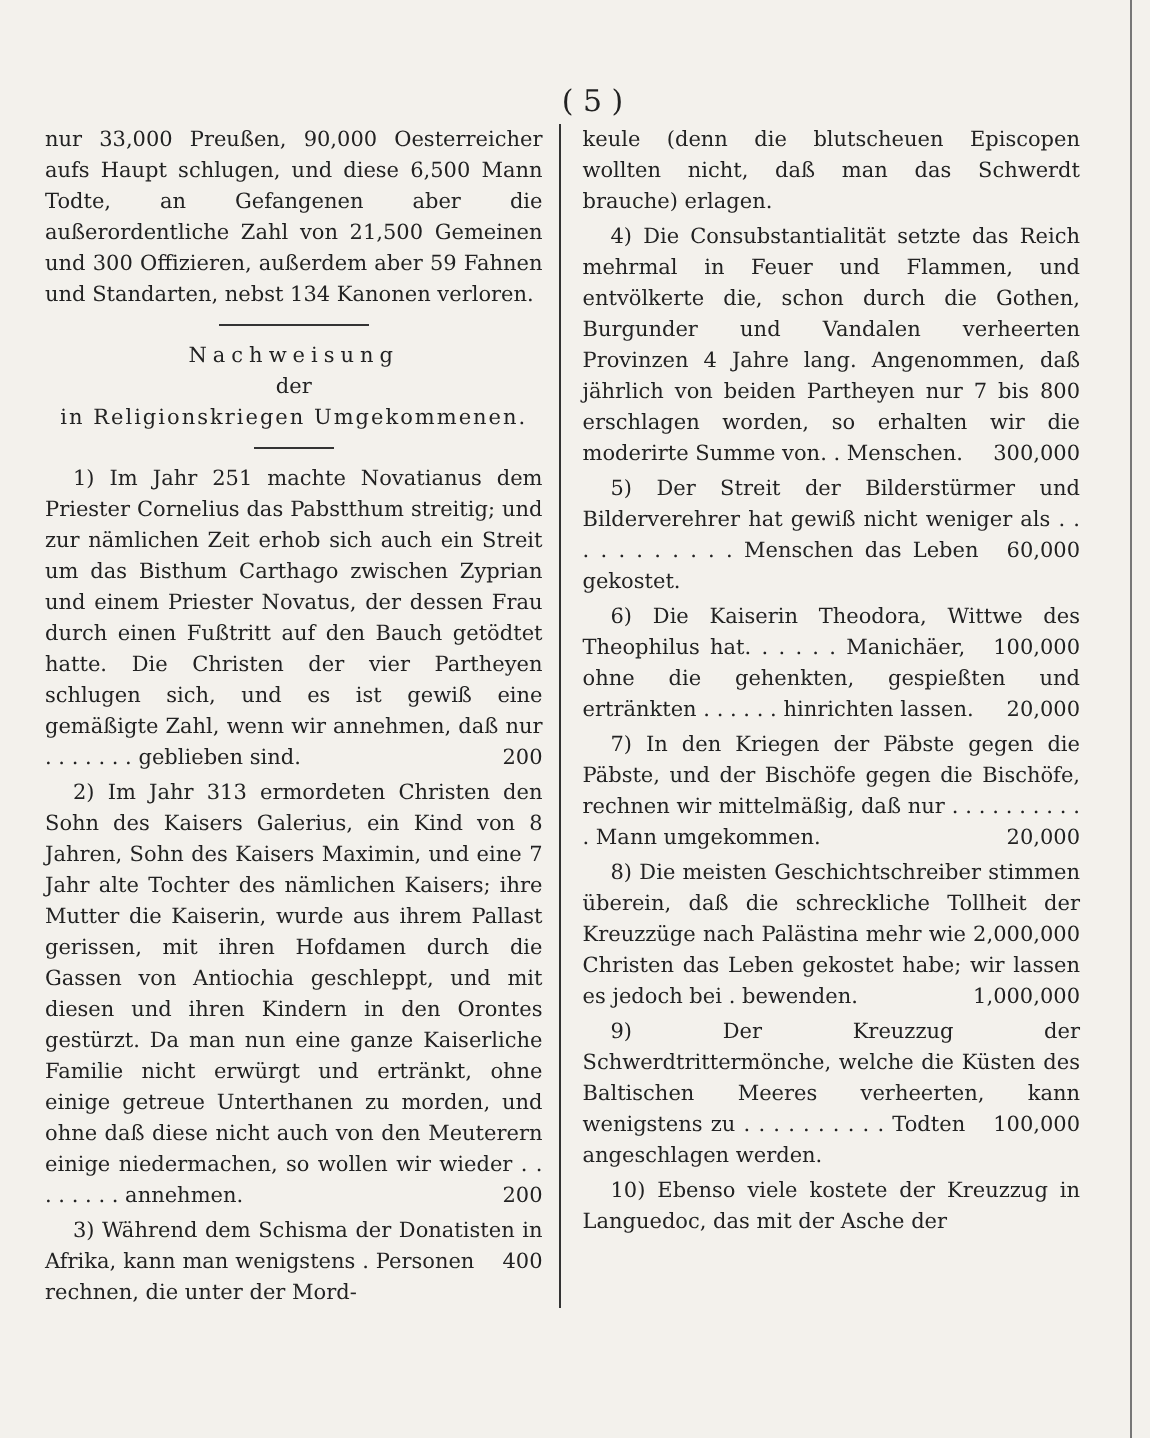( 5 )
nur 33,000 Preußen, 90,000 Oesterreicher aufs Haupt schlugen, und diese 6,500 Mann Todte, an Gefangenen aber die außerordentliche Zahl von 21,500 Gemeinen und 300 Offizieren, außerdem aber 59 Fahnen und Standarten, nebst 134 Kanonen verloren.
Nachweisung
der
in Religionskriegen Umgekommenen.
1) Im Jahr 251 machte Novatianus dem Priester Cornelius das Pabstthum streitig; und zur nämlichen Zeit erhob sich auch ein Streit um das Bisthum Carthago zwischen Zyprian und einem Priester Novatus, der dessen Frau durch einen Fußtritt auf den Bauch getödtet hatte. Die Christen der vier Partheyen schlugen sich, und es ist gewiß eine gemäßigte Zahl, wenn wir annehmen, daß nur . . . . . . . 200 geblieben sind.
2) Im Jahr 313 ermordeten Christen den Sohn des Kaisers Galerius, ein Kind von 8 Jahren, Sohn des Kaisers Maximin, und eine 7 Jahr alte Tochter des nämlichen Kaisers; ihre Mutter die Kaiserin, wurde aus ihrem Pallast gerissen, mit ihren Hofdamen durch die Gassen von Antiochia geschleppt, und mit diesen und ihren Kindern in den Orontes gestürzt. Da man nun eine ganze Kaiserliche Familie nicht erwürgt und ertränkt, ohne einige getreue Unterthanen zu morden, und ohne daß diese nicht auch von den Meuterern einige niedermachen, so wollen wir wieder . . . . . . . . 200 annehmen.
3) Während dem Schisma der Donatisten in Afrika, kann man wenigstens . 400 Personen rechnen, die unter der Mord-
keule (denn die blutscheuen Episcopen wollten nicht, daß man das Schwerdt brauche) erlagen.
4) Die Consubstantialität setzte das Reich mehrmal in Feuer und Flammen, und entvölkerte die, schon durch die Gothen, Burgunder und Vandalen verheerten Provinzen 4 Jahre lang. Angenommen, daß jährlich von beiden Partheyen nur 7 bis 800 erschlagen worden, so erhalten wir die moderirte Summe von. . 300,000 Menschen.
5) Der Streit der Bilderstürmer und Bilderverehrer hat gewiß nicht weniger als . . . . . . . . . . . 60,000 Menschen das Leben gekostet.
6) Die Kaiserin Theodora, Wittwe des Theophilus hat. . . . . . 100,000 Manichäer, ohne die gehenkten, gespießten und ertränkten . . . . . . 20,000 hinrichten lassen.
7) In den Kriegen der Päbste gegen die Päbste, und der Bischöfe gegen die Bischöfe, rechnen wir mittelmäßig, daß nur . . . . . . . . . . . 20,000 Mann umgekommen.
8) Die meisten Geschichtschreiber stimmen überein, daß die schreckliche Tollheit der Kreuzzüge nach Palästina mehr wie 2,000,000 Christen das Leben gekostet habe; wir lassen es jedoch bei . 1,000,000 bewenden.
9) Der Kreuzzug der Schwerdtrittermönche, welche die Küsten des Baltischen Meeres verheerten, kann wenigstens zu . . . . . . . . . . 100,000 Todten angeschlagen werden.
10) Ebenso viele kostete der Kreuzzug in Languedoc, das mit der Asche der